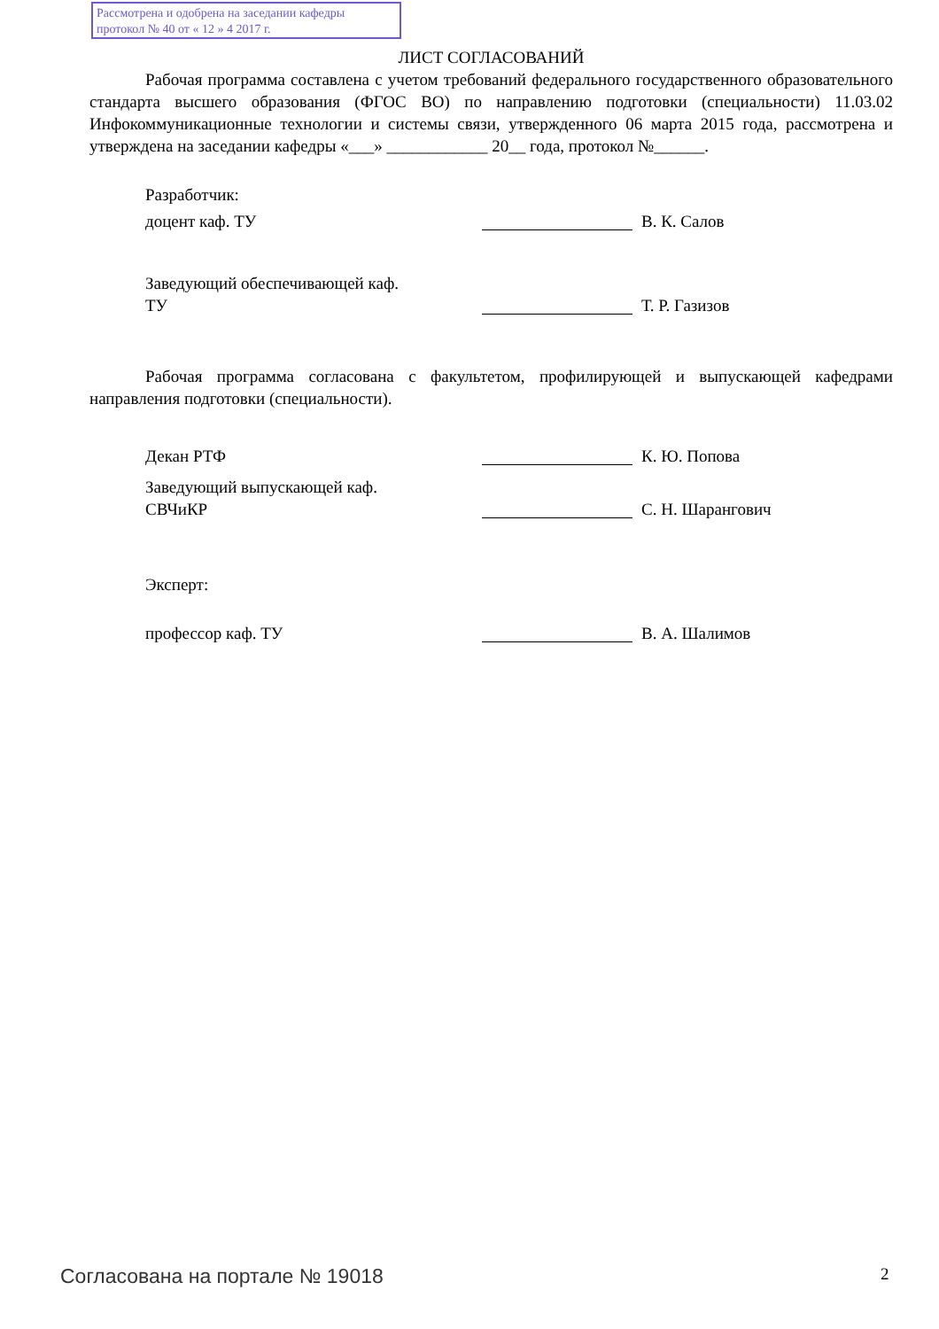Рассмотрена и одобрена на заседании кафедры
протокол № 40 от « 12 » 4 2017 г.
ЛИСТ СОГЛАСОВАНИЙ
Рабочая программа составлена с учетом требований федерального государственного образовательного стандарта высшего образования (ФГОС ВО) по направлению подготовки (специальности) 11.03.02 Инфокоммуникационные технологии и системы связи, утвержденного 06 марта 2015 года, рассмотрена и утверждена на заседании кафедры «___» ____________ 20__ года, протокол №______.
Разработчик:
доцент каф. ТУ В. К. Салов
Заведующий обеспечивающей каф.
ТУ
Т. Р. Газизов
Рабочая программа согласована с факультетом, профилирующей и выпускающей кафедрами направления подготовки (специальности).
Декан РТФ К. Ю. Попова
Заведующий выпускающей каф.
СВЧиКР
С. Н. Шарангович
Эксперт:
профессор каф. ТУ В. А. Шалимов
Согласована на портале № 19018 2